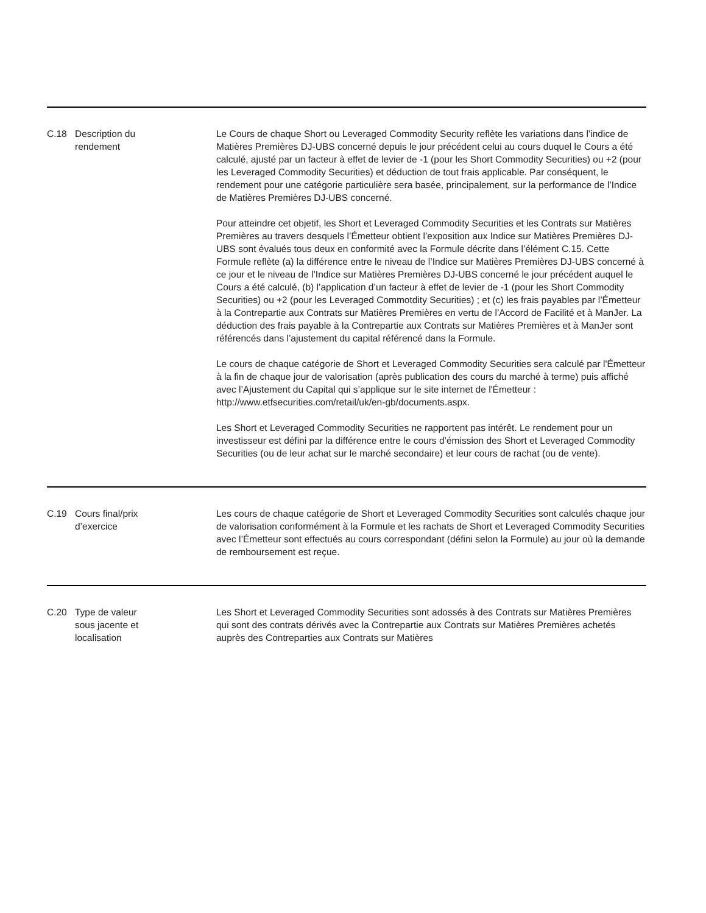| C.18 | Description du rendement | Le Cours de chaque Short ou Leveraged Commodity Security reflète les variations dans l’indice de Matières Premières DJ-UBS concerné depuis le jour précédent celui au cours duquel le Cours a été calculé, ajusté par un facteur à effet de levier de -1 (pour les Short Commodity Securities) ou +2 (pour les Leveraged Commodity Securities) et déduction de tout frais applicable. Par conséquent, le rendement pour une catégorie particulière sera basée, principalement, sur la performance de l’Indice de Matières Premières DJ-UBS concerné. Pour atteindre cet objetif, les Short et Leveraged Commodity Securities et les Contrats sur Matières Premières au travers desquels l’Émetteur obtient l’exposition aux Indice sur Matières Premières DJ-UBS sont évalués tous deux en conformité avec la Formule décrite dans l’élément C.15. Cette Formule reflète (a) la différence entre le niveau de l’Indice sur Matières Premières DJ-UBS concerné à ce jour et le niveau de l’Indice sur Matières Premières DJ-UBS concerné le jour précédent auquel le Cours a été calculé, (b) l’application d’un facteur à effet de levier de -1 (pour les Short Commodity Securities) ou +2 (pour les Leveraged Commotdity Securities) ; et (c) les frais payables par l’Émetteur à la Contrepartie aux Contrats sur Matières Premières en vertu de l’Accord de Facilité et à ManJer. La déduction des frais payable à la Contrepartie aux Contrats sur Matières Premières et à ManJer sont référencés dans l’ajustement du capital référencé dans la Formule. Le cours de chaque catégorie de Short et Leveraged Commodity Securities sera calculé par l'Émetteur à la fin de chaque jour de valorisation (après publication des cours du marché à terme) puis affiché avec l’Ajustement du Capital qui s’applique sur le site internet de l'Émetteur : http://www.etfsecurities.com/retail/uk/en-gb/documents.aspx. Les Short et Leveraged Commodity Securities ne rapportent pas intérêt. Le rendement pour un investisseur est défini par la différence entre le cours d’émission des Short et Leveraged Commodity Securities (ou de leur achat sur le marché secondaire) et leur cours de rachat (ou de vente). |
| C.19 | Cours final/prix d’exercice | Les cours de chaque catégorie de Short et Leveraged Commodity Securities sont calculés chaque jour de valorisation conformément à la Formule et les rachats de Short et Leveraged Commodity Securities avec l’Émetteur sont effectués au cours correspondant (défini selon la Formule) au jour où la demande de remboursement est reçue. |
| C.20 | Type de valeur sous jacente et localisation | Les Short et Leveraged Commodity Securities sont adossés à des Contrats sur Matières Premières qui sont des contrats dérivés avec la Contrepartie aux Contrats sur Matières Premières achetés auprès des Contreparties aux Contrats sur Matières |